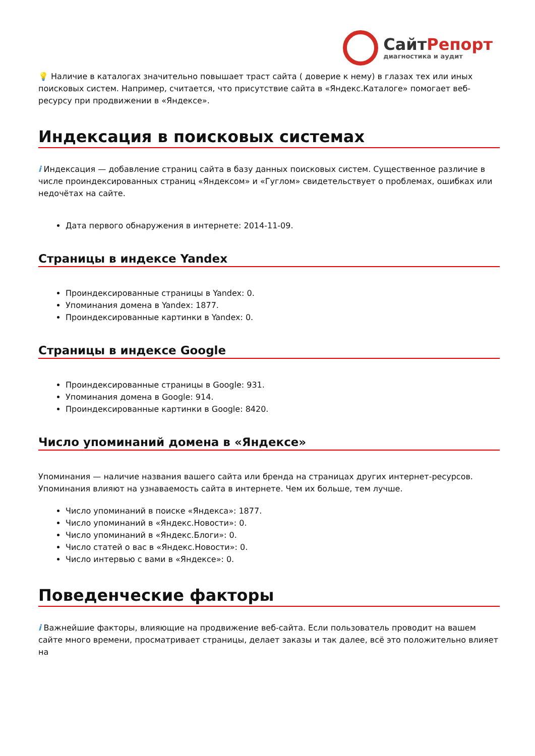СайтРепорт
диагностика и аудит
💡 Наличие в каталогах значительно повышает траст сайта ( доверие к нему) в глазах тех или иных поисковых систем. Например, считается, что присутствие сайта в «Яндекс.Каталоге» помогает веб-ресурсу при продвижении в «Яндексе».
Индексация в поисковых системах
i Индексация — добавление страниц сайта в базу данных поисковых систем. Существенное различие в числе проиндексированных страниц «Яндексом» и «Гуглом» свидетельствует о проблемах, ошибках или недочётах на сайте.
Дата первого обнаружения в интернете: 2014-11-09.
Страницы в индексе Yandex
Проиндексированные страницы в Yandex: 0.
Упоминания домена в Yandex: 1877.
Проиндексированные картинки в Yandex: 0.
Страницы в индексе Google
Проиндексированные страницы в Google: 931.
Упоминания домена в Google: 914.
Проиндексированные картинки в Google: 8420.
Число упоминаний домена в «Яндексе»
Упоминания — наличие названия вашего сайта или бренда на страницах других интернет-ресурсов. Упоминания влияют на узнаваемость сайта в интернете. Чем их больше, тем лучше.
Число упоминаний в поиске «Яндекса»: 1877.
Число упоминаний в «Яндекс.Новости»: 0.
Число упоминаний в «Яндекс.Блоги»: 0.
Число статей о вас в «Яндекс.Новости»: 0.
Число интервью с вами в «Яндексе»: 0.
Поведенческие факторы
i Важнейшие факторы, влияющие на продвижение веб-сайта. Если пользователь проводит на вашем сайте много времени, просматривает страницы, делает заказы и так далее, всё это положительно влияет на